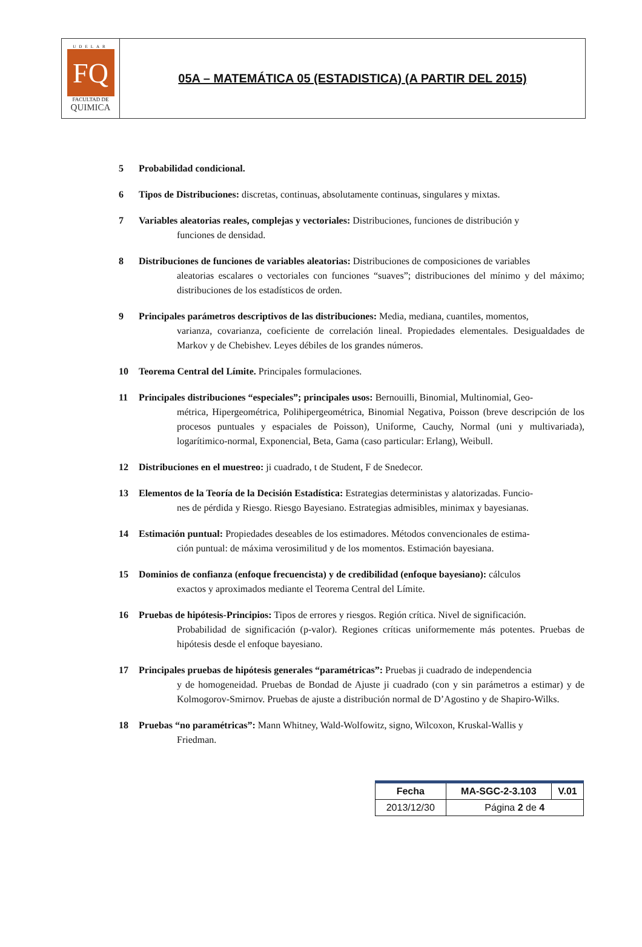UDELAR
FQ
FACULTAD DE
QUIMICA
05A – MATEMÁTICA 05 (ESTADISTICA) (A PARTIR DEL 2015)
5 Probabilidad condicional.
6 Tipos de Distribuciones: discretas, continuas, absolutamente continuas, singulares y mixtas.
7 Variables aleatorias reales, complejas y vectoriales: Distribuciones, funciones de distribución y
funciones de densidad.
8 Distribuciones de funciones de variables aleatorias: Distribuciones de composiciones de variables
aleatorias escalares o vectoriales con funciones “suaves”; distribuciones del mínimo y del máximo; distribuciones de los estadísticos de orden.
9 Principales parámetros descriptivos de las distribuciones: Media, mediana, cuantiles, momentos,
varianza, covarianza, coeficiente de correlación lineal. Propiedades elementales. Desigualdades de Markov y de Chebishev. Leyes débiles de los grandes números.
10 Teorema Central del Límite. Principales formulaciones.
11 Principales distribuciones “especiales”; principales usos: Bernouilli, Binomial, Multinomial, Geo-
métrica, Hipergeométrica, Polihipergeométrica, Binomial Negativa, Poisson (breve descripción de los procesos puntuales y espaciales de Poisson), Uniforme, Cauchy, Normal (uni y multivariada), logarítimico-normal, Exponencial, Beta, Gama (caso particular: Erlang), Weibull.
12 Distribuciones en el muestreo: ji cuadrado, t de Student, F de Snedecor.
13 Elementos de la Teoría de la Decisión Estadística: Estrategias deterministas y alatorizadas. Funcio-
nes de pérdida y Riesgo. Riesgo Bayesiano. Estrategias admisibles, minimax y bayesianas.
14 Estimación puntual: Propiedades deseables de los estimadores. Métodos convencionales de estima-
ción puntual: de máxima verosimilitud y de los momentos. Estimación bayesiana.
15 Dominios de confianza (enfoque frecuencista) y de credibilidad (enfoque bayesiano): cálculos
exactos y aproximados mediante el Teorema Central del Límite.
16 Pruebas de hipótesis-Principios: Tipos de errores y riesgos. Región crítica. Nivel de significación.
Probabilidad de significación (p-valor). Regiones críticas uniformemente más potentes. Pruebas de hipótesis desde el enfoque bayesiano.
17 Principales pruebas de hipótesis generales “paramétricas”: Pruebas ji cuadrado de independencia
y de homogeneidad. Pruebas de Bondad de Ajuste ji cuadrado (con y sin parámetros a estimar) y de Kolmogorov-Smirnov. Pruebas de ajuste a distribución normal de D’Agostino y de Shapiro-Wilks.
18 Pruebas “no paramétricas”: Mann Whitney, Wald-Wolfowitz, signo, Wilcoxon, Kruskal-Wallis y
Friedman.
| Fecha | MA-SGC-2-3.103 | V.01 |
| 2013/12/30 | Página 2 de 4 | |